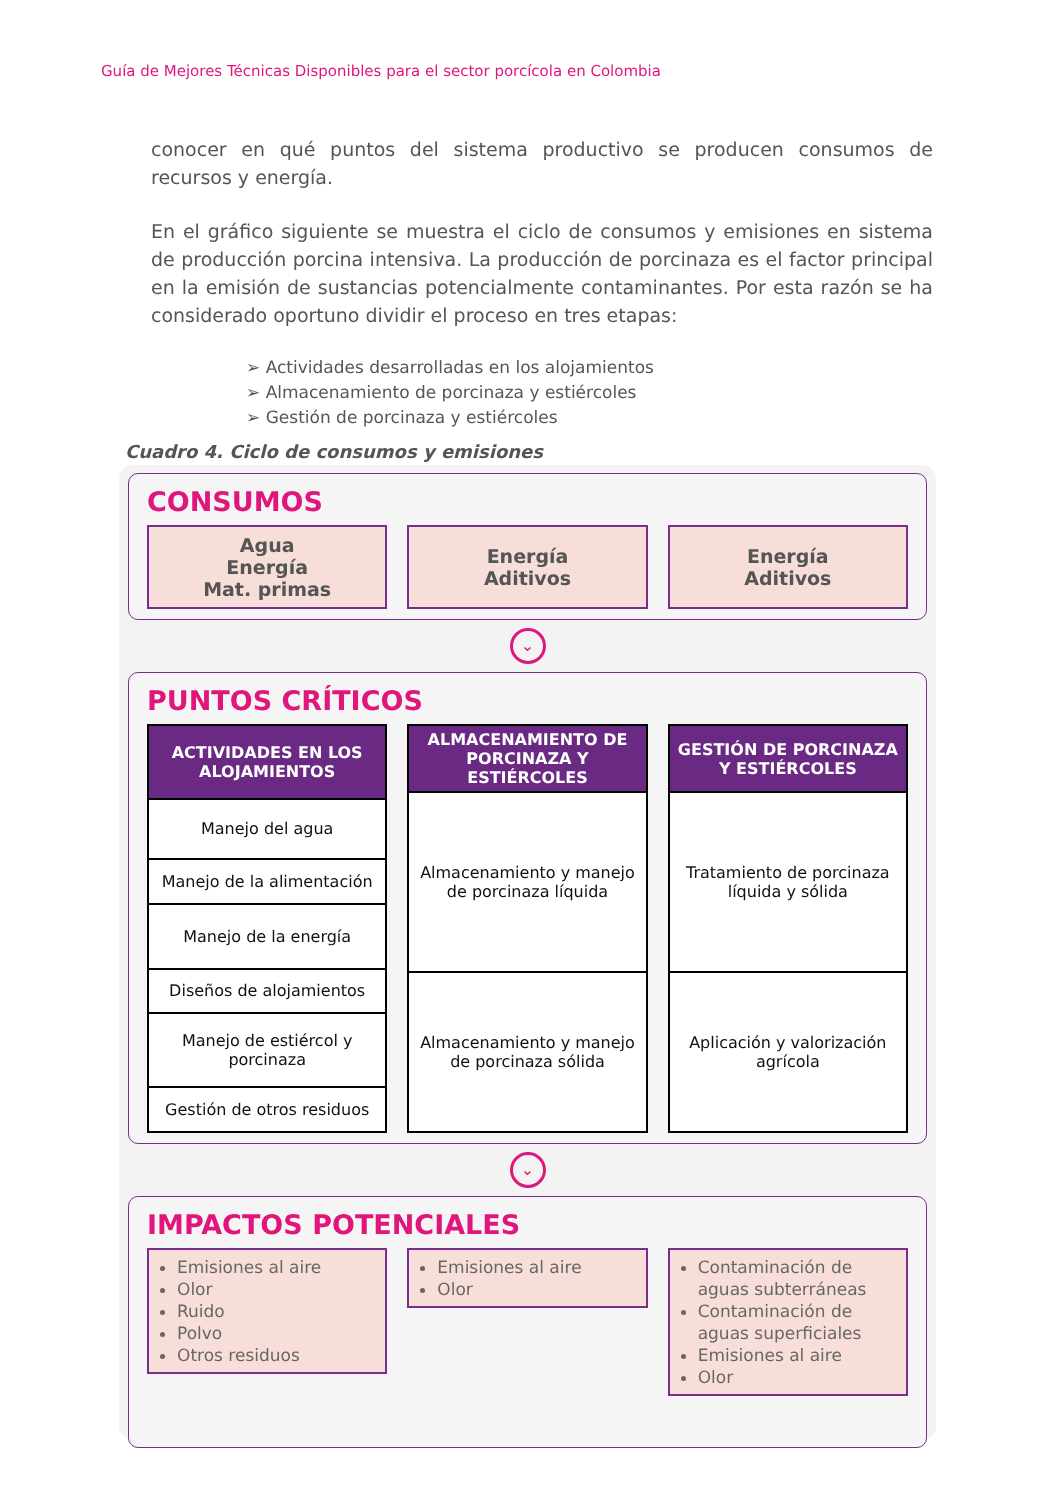Guía de Mejores Técnicas Disponibles para el sector porcícola en Colombia
conocer en qué puntos del sistema productivo se producen consumos de recursos y energía.
En el gráfico siguiente se muestra el ciclo de consumos y emisiones en sistema de producción porcina intensiva. La producción de porcinaza es el factor principal en la emisión de sustancias potencialmente contaminantes. Por esta razón se ha considerado oportuno dividir el proceso en tres etapas:
➢ Actividades desarrolladas en los alojamientos
➢ Almacenamiento de porcinaza y estiércoles
➢ Gestión de porcinaza y estiércoles
Cuadro 4. Ciclo de consumos y emisiones
CONSUMOS
Agua
Energía
Mat. primas
Energía
Aditivos
Energía
Aditivos
⌄
PUNTOS CRÍTICOS
| ACTIVIDADES EN LOS ALOJAMIENTOS |
| --- |
| Manejo del agua |
| Manejo de la alimentación |
| Manejo de la energía |
| Diseños de alojamientos |
| Manejo de estiércol y porcinaza |
| Gestión de otros residuos |
| ALMACENAMIENTO DE PORCINAZA Y ESTIÉRCOLES |
| --- |
| Almacenamiento y manejo de porcinaza líquida |
| Almacenamiento y manejo de porcinaza sólida |
| GESTIÓN DE PORCINAZA Y ESTIÉRCOLES |
| --- |
| Tratamiento de porcinaza líquida y sólida |
| Aplicación y valorización agrícola |
⌄
IMPACTOS POTENCIALES
Emisiones al aire
Olor
Ruido
Polvo
Otros residuos
Emisiones al aire
Olor
Contaminación de aguas subterráneas
Contaminación de aguas superficiales
Emisiones al aire
Olor